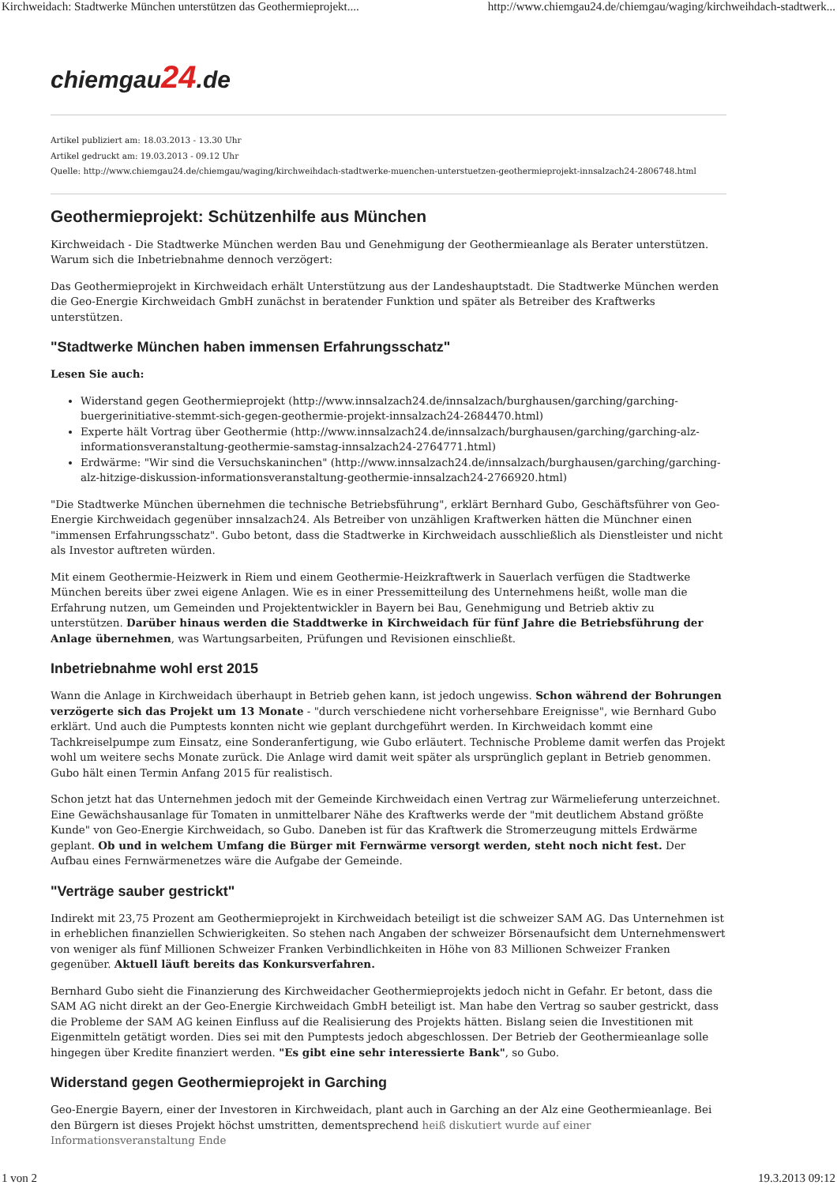Kirchweidach: Stadtwerke München unterstützen das Geothermieprojekt.... http://www.chiemgau24.de/chiemgau/waging/kirchweihdach-stadtwerk...
chiemgau24.de
Artikel publiziert am: 18.03.2013 - 13.30 Uhr
Artikel gedruckt am: 19.03.2013 - 09.12 Uhr
Quelle: http://www.chiemgau24.de/chiemgau/waging/kirchweihdach-stadtwerke-muenchen-unterstuetzen-geothermieprojekt-innsalzach24-2806748.html
Geothermieprojekt: Schützenhilfe aus München
Kirchweidach - Die Stadtwerke München werden Bau und Genehmigung der Geothermieanlage als Berater unterstützen. Warum sich die Inbetriebnahme dennoch verzögert:
Das Geothermieprojekt in Kirchweidach erhält Unterstützung aus der Landeshauptstadt. Die Stadtwerke München werden die Geo-Energie Kirchweidach GmbH zunächst in beratender Funktion und später als Betreiber des Kraftwerks unterstützen.
"Stadtwerke München haben immensen Erfahrungsschatz"
Lesen Sie auch:
Widerstand gegen Geothermieprojekt (http://www.innsalzach24.de/innsalzach/burghausen/garching/garching-buergerinitiative-stemmt-sich-gegen-geothermie-projekt-innsalzach24-2684470.html)
Experte hält Vortrag über Geothermie (http://www.innsalzach24.de/innsalzach/burghausen/garching/garching-alz-informationsveranstaltung-geothermie-samstag-innsalzach24-2764771.html)
Erdwärme: "Wir sind die Versuchskaninchen" (http://www.innsalzach24.de/innsalzach/burghausen/garching/garching-alz-hitzige-diskussion-informationsveranstaltung-geothermie-innsalzach24-2766920.html)
"Die Stadtwerke München übernehmen die technische Betriebsführung", erklärt Bernhard Gubo, Geschäftsführer von Geo-Energie Kirchweidach gegenüber innsalzach24. Als Betreiber von unzähligen Kraftwerken hätten die Münchner einen "immensen Erfahrungsschatz". Gubo betont, dass die Stadtwerke in Kirchweidach ausschließlich als Dienstleister und nicht als Investor auftreten würden.
Mit einem Geothermie-Heizwerk in Riem und einem Geothermie-Heizkraftwerk in Sauerlach verfügen die Stadtwerke München bereits über zwei eigene Anlagen. Wie es in einer Pressemitteilung des Unternehmens heißt, wolle man die Erfahrung nutzen, um Gemeinden und Projektentwickler in Bayern bei Bau, Genehmigung und Betrieb aktiv zu unterstützen. Darüber hinaus werden die Staddtwerke in Kirchweidach für fünf Jahre die Betriebsführung der Anlage übernehmen, was Wartungsarbeiten, Prüfungen und Revisionen einschließt.
Inbetriebnahme wohl erst 2015
Wann die Anlage in Kirchweidach überhaupt in Betrieb gehen kann, ist jedoch ungewiss. Schon während der Bohrungen verzögerte sich das Projekt um 13 Monate - "durch verschiedene nicht vorhersehbare Ereignisse", wie Bernhard Gubo erklärt. Und auch die Pumptests konnten nicht wie geplant durchgeführt werden. In Kirchweidach kommt eine Tachkreiselpumpe zum Einsatz, eine Sonderanfertigung, wie Gubo erläutert. Technische Probleme damit werfen das Projekt wohl um weitere sechs Monate zurück. Die Anlage wird damit weit später als ursprünglich geplant in Betrieb genommen. Gubo hält einen Termin Anfang 2015 für realistisch.
Schon jetzt hat das Unternehmen jedoch mit der Gemeinde Kirchweidach einen Vertrag zur Wärmelieferung unterzeichnet. Eine Gewächshausanlage für Tomaten in unmittelbarer Nähe des Kraftwerks werde der "mit deutlichem Abstand größte Kunde" von Geo-Energie Kirchweidach, so Gubo. Daneben ist für das Kraftwerk die Stromerzeugung mittels Erdwärme geplant. Ob und in welchem Umfang die Bürger mit Fernwärme versorgt werden, steht noch nicht fest. Der Aufbau eines Fernwärmenetzes wäre die Aufgabe der Gemeinde.
"Verträge sauber gestrickt"
Indirekt mit 23,75 Prozent am Geothermieprojekt in Kirchweidach beteiligt ist die schweizer SAM AG. Das Unternehmen ist in erheblichen finanziellen Schwierigkeiten. So stehen nach Angaben der schweizer Börsenaufsicht dem Unternehmenswert von weniger als fünf Millionen Schweizer Franken Verbindlichkeiten in Höhe von 83 Millionen Schweizer Franken gegenüber. Aktuell läuft bereits das Konkursverfahren.
Bernhard Gubo sieht die Finanzierung des Kirchweidacher Geothermieprojekts jedoch nicht in Gefahr. Er betont, dass die SAM AG nicht direkt an der Geo-Energie Kirchweidach GmbH beteiligt ist. Man habe den Vertrag so sauber gestrickt, dass die Probleme der SAM AG keinen Einfluss auf die Realisierung des Projekts hätten. Bislang seien die Investitionen mit Eigenmitteln getätigt worden. Dies sei mit den Pumptests jedoch abgeschlossen. Der Betrieb der Geothermieanlage solle hingegen über Kredite finanziert werden. "Es gibt eine sehr interessierte Bank", so Gubo.
Widerstand gegen Geothermieprojekt in Garching
Geo-Energie Bayern, einer der Investoren in Kirchweidach, plant auch in Garching an der Alz eine Geothermieanlage. Bei den Bürgern ist dieses Projekt höchst umstritten, dementsprechend heiß diskutiert wurde auf einer Informationsveranstaltung Ende
1 von 2 19.3.2013 09:12